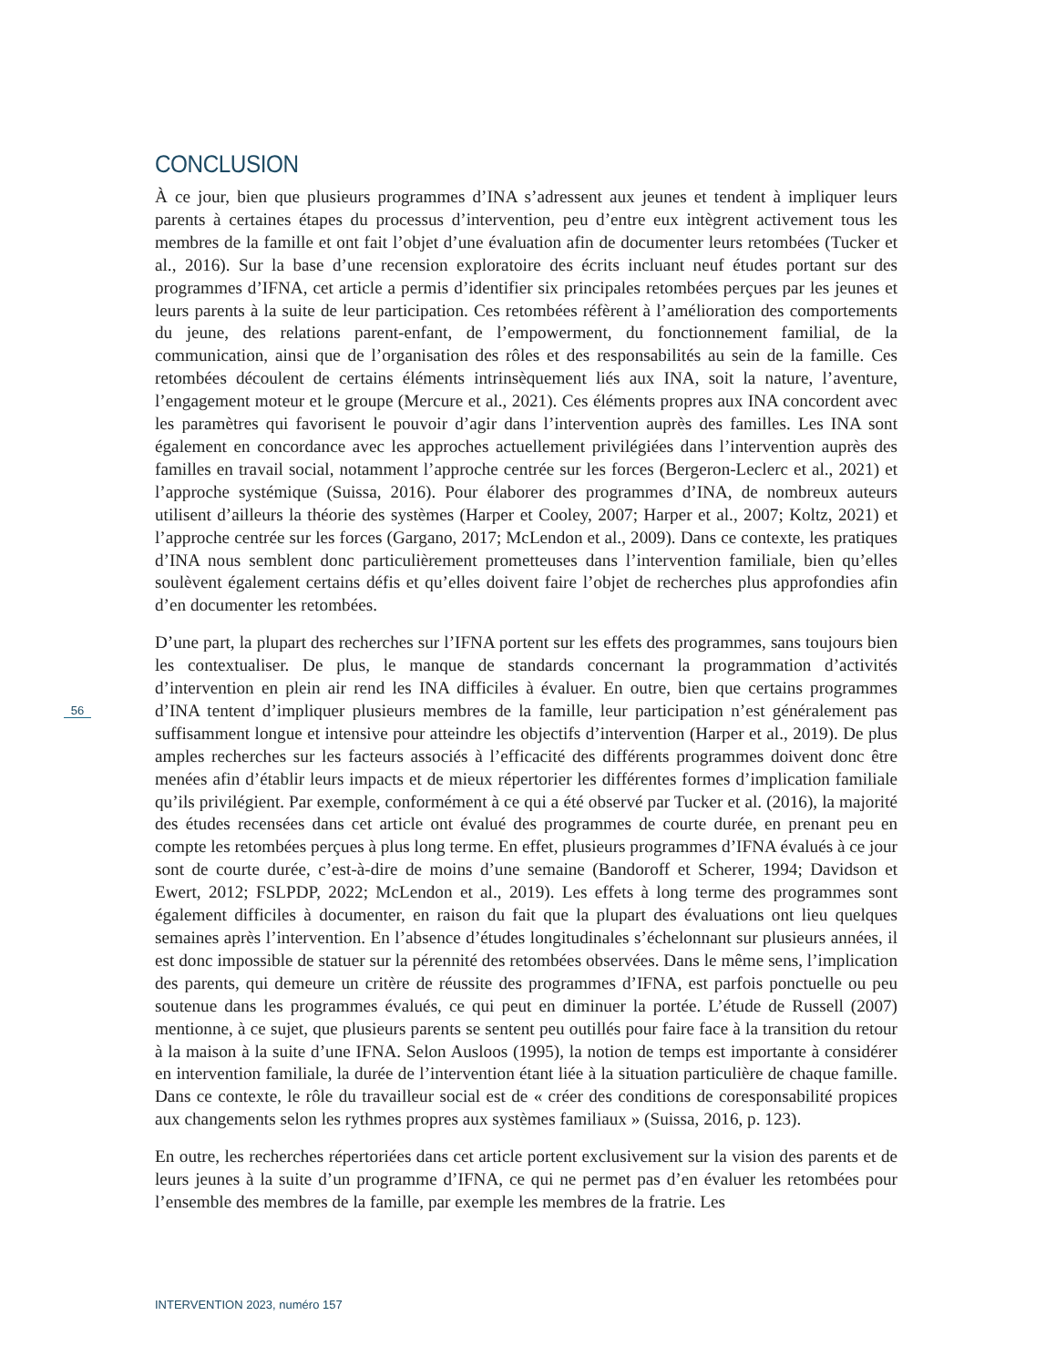CONCLUSION
À ce jour, bien que plusieurs programmes d’INA s’adressent aux jeunes et tendent à impliquer leurs parents à certaines étapes du processus d’intervention, peu d’entre eux intègrent activement tous les membres de la famille et ont fait l’objet d’une évaluation afin de documenter leurs retombées (Tucker et al., 2016). Sur la base d’une recension exploratoire des écrits incluant neuf études portant sur des programmes d’IFNA, cet article a permis d’identifier six principales retombées perçues par les jeunes et leurs parents à la suite de leur participation. Ces retombées réfèrent à l’amélioration des comportements du jeune, des relations parent-enfant, de l’empowerment, du fonctionnement familial, de la communication, ainsi que de l’organisation des rôles et des responsabilités au sein de la famille. Ces retombées découlent de certains éléments intrinsèquement liés aux INA, soit la nature, l’aventure, l’engagement moteur et le groupe (Mercure et al., 2021). Ces éléments propres aux INA concordent avec les paramètres qui favorisent le pouvoir d’agir dans l’intervention auprès des familles. Les INA sont également en concordance avec les approches actuellement privilégiées dans l’intervention auprès des familles en travail social, notamment l’approche centrée sur les forces (Bergeron-Leclerc et al., 2021) et l’approche systémique (Suissa, 2016). Pour élaborer des programmes d’INA, de nombreux auteurs utilisent d’ailleurs la théorie des systèmes (Harper et Cooley, 2007; Harper et al., 2007; Koltz, 2021) et l’approche centrée sur les forces (Gargano, 2017; McLendon et al., 2009). Dans ce contexte, les pratiques d’INA nous semblent donc particulièrement prometteuses dans l’intervention familiale, bien qu’elles soulèvent également certains défis et qu’elles doivent faire l’objet de recherches plus approfondies afin d’en documenter les retombées.
D’une part, la plupart des recherches sur l’IFNA portent sur les effets des programmes, sans toujours bien les contextualiser. De plus, le manque de standards concernant la programmation d’activités d’intervention en plein air rend les INA difficiles à évaluer. En outre, bien que certains programmes d’INA tentent d’impliquer plusieurs membres de la famille, leur participation n’est généralement pas suffisamment longue et intensive pour atteindre les objectifs d’intervention (Harper et al., 2019). De plus amples recherches sur les facteurs associés à l’efficacité des différents programmes doivent donc être menées afin d’établir leurs impacts et de mieux répertorier les différentes formes d’implication familiale qu’ils privilégient. Par exemple, conformément à ce qui a été observé par Tucker et al. (2016), la majorité des études recensées dans cet article ont évalué des programmes de courte durée, en prenant peu en compte les retombées perçues à plus long terme. En effet, plusieurs programmes d’IFNA évalués à ce jour sont de courte durée, c’est-à-dire de moins d’une semaine (Bandoroff et Scherer, 1994; Davidson et Ewert, 2012; FSLPDP, 2022; McLendon et al., 2019). Les effets à long terme des programmes sont également difficiles à documenter, en raison du fait que la plupart des évaluations ont lieu quelques semaines après l’intervention. En l’absence d’études longitudinales s’échelonnant sur plusieurs années, il est donc impossible de statuer sur la pérennité des retombées observées. Dans le même sens, l’implication des parents, qui demeure un critère de réussite des programmes d’IFNA, est parfois ponctuelle ou peu soutenue dans les programmes évalués, ce qui peut en diminuer la portée. L’étude de Russell (2007) mentionne, à ce sujet, que plusieurs parents se sentent peu outillés pour faire face à la transition du retour à la maison à la suite d’une IFNA. Selon Ausloos (1995), la notion de temps est importante à considérer en intervention familiale, la durée de l’intervention étant liée à la situation particulière de chaque famille. Dans ce contexte, le rôle du travailleur social est de « créer des conditions de coresponsabilité propices aux changements selon les rythmes propres aux systèmes familiaux » (Suissa, 2016, p. 123).
En outre, les recherches répertoriées dans cet article portent exclusivement sur la vision des parents et de leurs jeunes à la suite d’un programme d’IFNA, ce qui ne permet pas d’en évaluer les retombées pour l’ensemble des membres de la famille, par exemple les membres de la fratrie. Les
56
INTERVENTION 2023, numéro 157